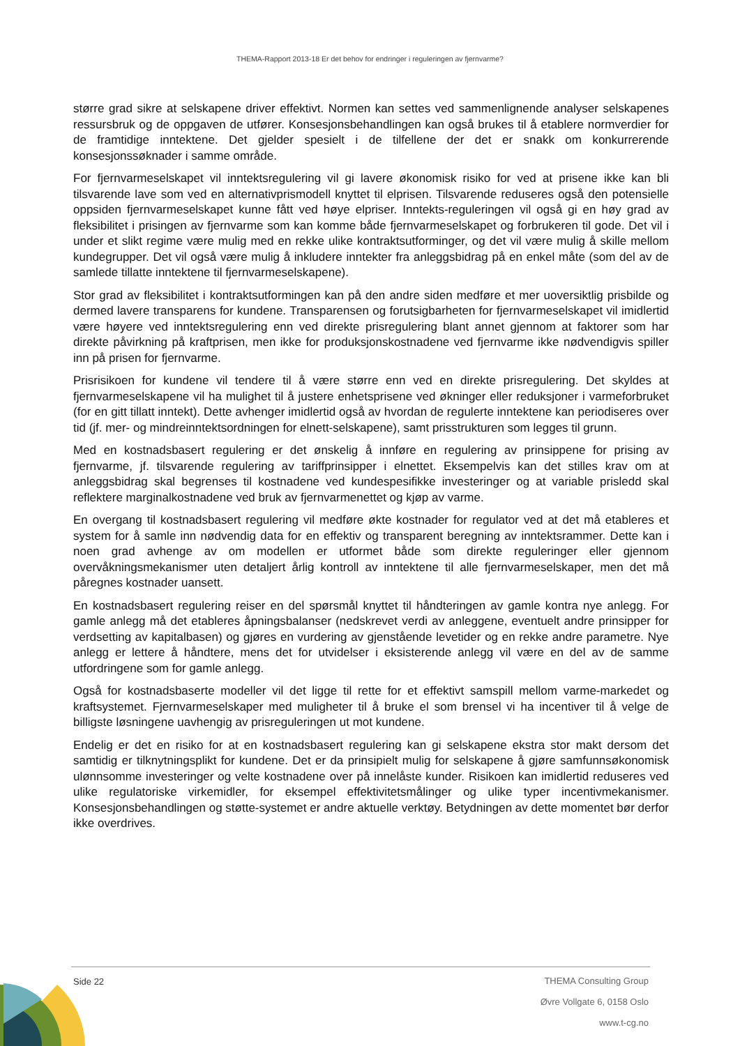THEMA-Rapport 2013-18 Er det behov for endringer i reguleringen av fjernvarme?
større grad sikre at selskapene driver effektivt. Normen kan settes ved sammenlignende analyser selskapenes ressursbruk og de oppgaven de utfører. Konsesjonsbehandlingen kan også brukes til å etablere normverdier for de framtidige inntektene. Det gjelder spesielt i de tilfellene der det er snakk om konkurrerende konsesjonssøknader i samme område.
For fjernvarmeselskapet vil inntektsregulering vil gi lavere økonomisk risiko for ved at prisene ikke kan bli tilsvarende lave som ved en alternativprismodell knyttet til elprisen. Tilsvarende reduseres også den potensielle oppsiden fjernvarmeselskapet kunne fått ved høye elpriser. Inntekts-reguleringen vil også gi en høy grad av fleksibilitet i prisingen av fjernvarme som kan komme både fjernvarmeselskapet og forbrukeren til gode. Det vil i under et slikt regime være mulig med en rekke ulike kontraktsutforminger, og det vil være mulig å skille mellom kundegrupper. Det vil også være mulig å inkludere inntekter fra anleggsbidrag på en enkel måte (som del av de samlede tillatte inntektene til fjernvarmeselskapene).
Stor grad av fleksibilitet i kontraktsutformingen kan på den andre siden medføre et mer uoversiktlig prisbilde og dermed lavere transparens for kundene. Transparensen og forutsigbarheten for fjernvarmeselskapet vil imidlertid være høyere ved inntektsregulering enn ved direkte prisregulering blant annet gjennom at faktorer som har direkte påvirkning på kraftprisen, men ikke for produksjonskostnadene ved fjernvarme ikke nødvendigvis spiller inn på prisen for fjernvarme.
Prisrisikoen for kundene vil tendere til å være større enn ved en direkte prisregulering. Det skyldes at fjernvarmeselskapene vil ha mulighet til å justere enhetsprisene ved økninger eller reduksjoner i varmeforbruket (for en gitt tillatt inntekt). Dette avhenger imidlertid også av hvordan de regulerte inntektene kan periodiseres over tid (jf. mer- og mindreinntektsordningen for elnett-selskapene), samt prisstrukturen som legges til grunn.
Med en kostnadsbasert regulering er det ønskelig å innføre en regulering av prinsippene for prising av fjernvarme, jf. tilsvarende regulering av tariffprinsipper i elnettet. Eksempelvis kan det stilles krav om at anleggsbidrag skal begrenses til kostnadene ved kundespesifikke investeringer og at variable prisledd skal reflektere marginalkostnadene ved bruk av fjernvarmenettet og kjøp av varme.
En overgang til kostnadsbasert regulering vil medføre økte kostnader for regulator ved at det må etableres et system for å samle inn nødvendig data for en effektiv og transparent beregning av inntektsrammer. Dette kan i noen grad avhenge av om modellen er utformet både som direkte reguleringer eller gjennom overvåkningsmekanismer uten detaljert årlig kontroll av inntektene til alle fjernvarmeselskaper, men det må påregnes kostnader uansett.
En kostnadsbasert regulering reiser en del spørsmål knyttet til håndteringen av gamle kontra nye anlegg. For gamle anlegg må det etableres åpningsbalanser (nedskrevet verdi av anleggene, eventuelt andre prinsipper for verdsetting av kapitalbasen) og gjøres en vurdering av gjenstående levetider og en rekke andre parametre. Nye anlegg er lettere å håndtere, mens det for utvidelser i eksisterende anlegg vil være en del av de samme utfordringene som for gamle anlegg.
Også for kostnadsbaserte modeller vil det ligge til rette for et effektivt samspill mellom varme-markedet og kraftsystemet. Fjernvarmeselskaper med muligheter til å bruke el som brensel vi ha incentiver til å velge de billigste løsningene uavhengig av prisreguleringen ut mot kundene.
Endelig er det en risiko for at en kostnadsbasert regulering kan gi selskapene ekstra stor makt dersom det samtidig er tilknytningsplikt for kundene. Det er da prinsipielt mulig for selskapene å gjøre samfunnsøkonomisk ulønnsomme investeringer og velte kostnadene over på innelåste kunder. Risikoen kan imidlertid reduseres ved ulike regulatoriske virkemidler, for eksempel effektivitetsmålinger og ulike typer incentivmekanismer. Konsesjonsbehandlingen og støtte-systemet er andre aktuelle verktøy. Betydningen av dette momentet bør derfor ikke overdrives.
Side 22
THEMA Consulting Group
Øvre Vollgate 6, 0158 Oslo
www.t-cg.no